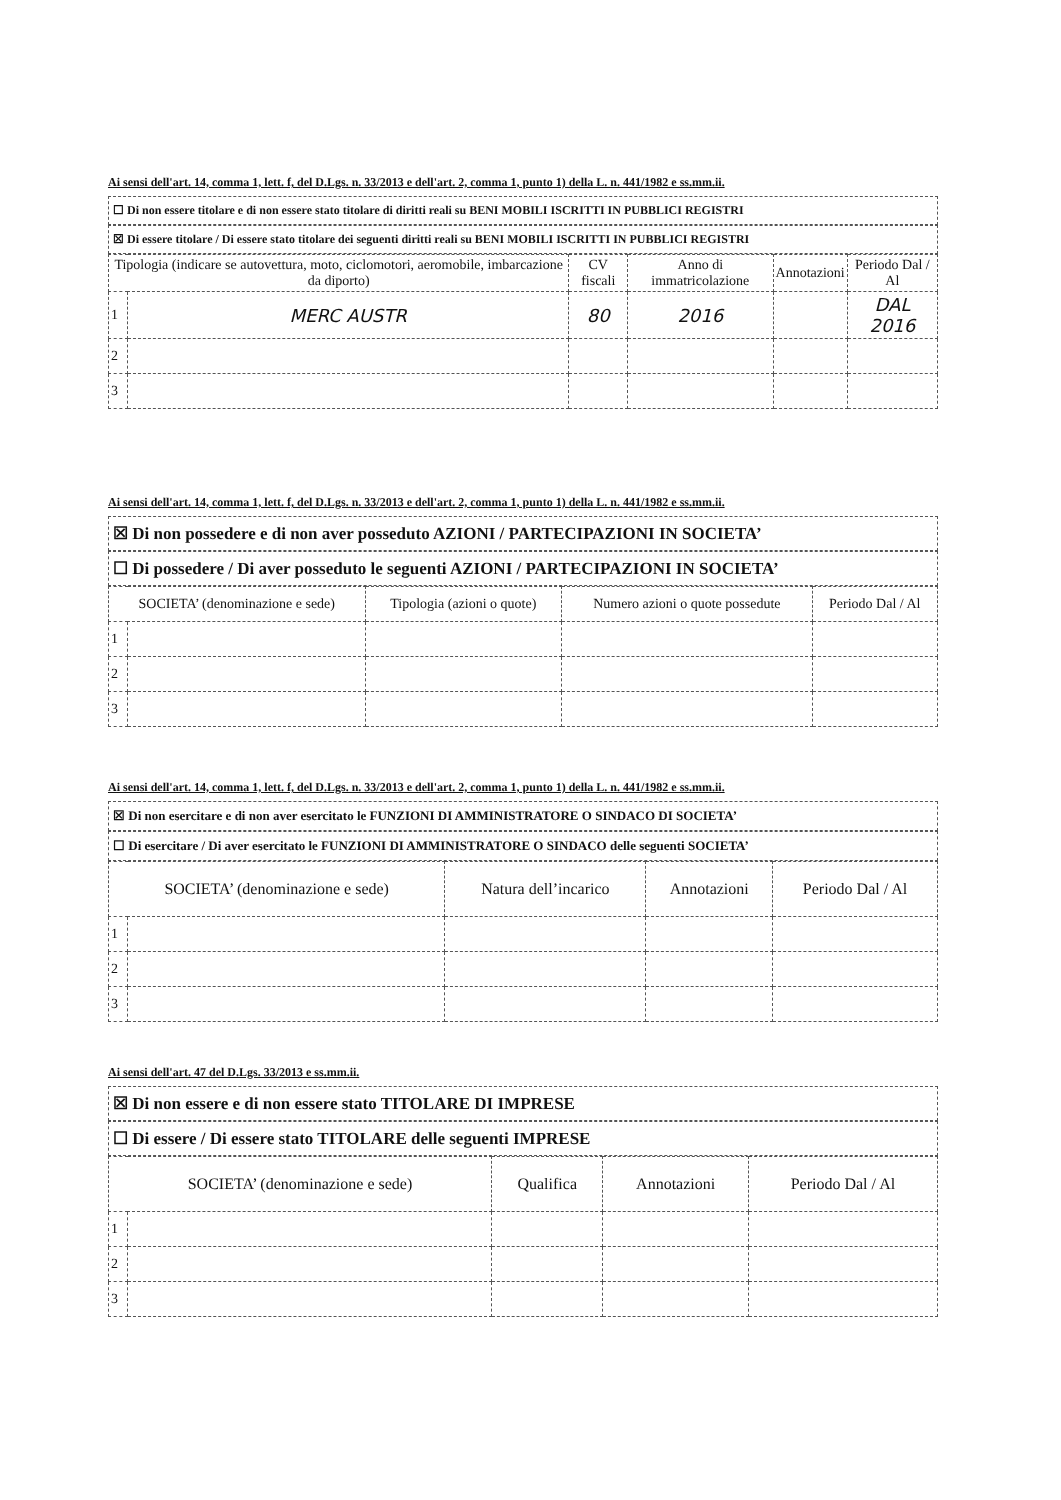Ai sensi dell'art. 14, comma 1, lett. f, del D.Lgs. n. 33/2013 e dell'art. 2, comma 1, punto 1) della L. n. 441/1982 e ss.mm.ii.
☐ Di non essere titolare e di non essere stato titolare di diritti reali su BENI MOBILI ISCRITTI IN PUBBLICI REGISTRI
☒ Di essere titolare / Di essere stato titolare dei seguenti diritti reali su BENI MOBILI ISCRITTI IN PUBBLICI REGISTRI
| Tipologia (indicare se autovettura, moto, ciclomotori, aeromobile, imbarcazione da diporto) | | CV fiscali | Anno di immatricolazione | Annotazioni | Periodo Dal / Al |
| --- | --- | --- | --- | --- | --- |
| 1 | MERC AUSTR | 80 | 2016 | | DAL 2016 |
| 2 | | | | | |
| 3 | | | | | |
Ai sensi dell'art. 14, comma 1, lett. f, del D.Lgs. n. 33/2013 e dell'art. 2, comma 1, punto 1) della L. n. 441/1982 e ss.mm.ii.
☒ Di non possedere e di non aver posseduto AZIONI / PARTECIPAZIONI IN SOCIETA’
☐ Di possedere / Di aver posseduto le seguenti AZIONI / PARTECIPAZIONI IN SOCIETA’
| SOCIETA’ (denominazione e sede) | | Tipologia (azioni o quote) | Numero azioni o quote possedute | Periodo Dal / Al |
| --- | --- | --- | --- | --- |
| 1 | | | | |
| 2 | | | | |
| 3 | | | | |
Ai sensi dell'art. 14, comma 1, lett. f, del D.Lgs. n. 33/2013 e dell'art. 2, comma 1, punto 1) della L. n. 441/1982 e ss.mm.ii.
☒ Di non esercitare e di non aver esercitato le FUNZIONI DI AMMINISTRATORE O SINDACO DI SOCIETA’
☐ Di esercitare / Di aver esercitato le FUNZIONI DI AMMINISTRATORE O SINDACO delle seguenti SOCIETA’
| SOCIETA’ (denominazione e sede) | | Natura dell’incarico | Annotazioni | Periodo Dal / Al |
| --- | --- | --- | --- | --- |
| 1 | | | | |
| 2 | | | | |
| 3 | | | | |
Ai sensi dell'art. 47 del D.Lgs. 33/2013 e ss.mm.ii.
☒ Di non essere e di non essere stato TITOLARE DI IMPRESE
☐ Di essere / Di essere stato TITOLARE delle seguenti IMPRESE
| SOCIETA’ (denominazione e sede) | | Qualifica | Annotazioni | Periodo Dal / Al |
| --- | --- | --- | --- | --- |
| 1 | | | | |
| 2 | | | | |
| 3 | | | | |